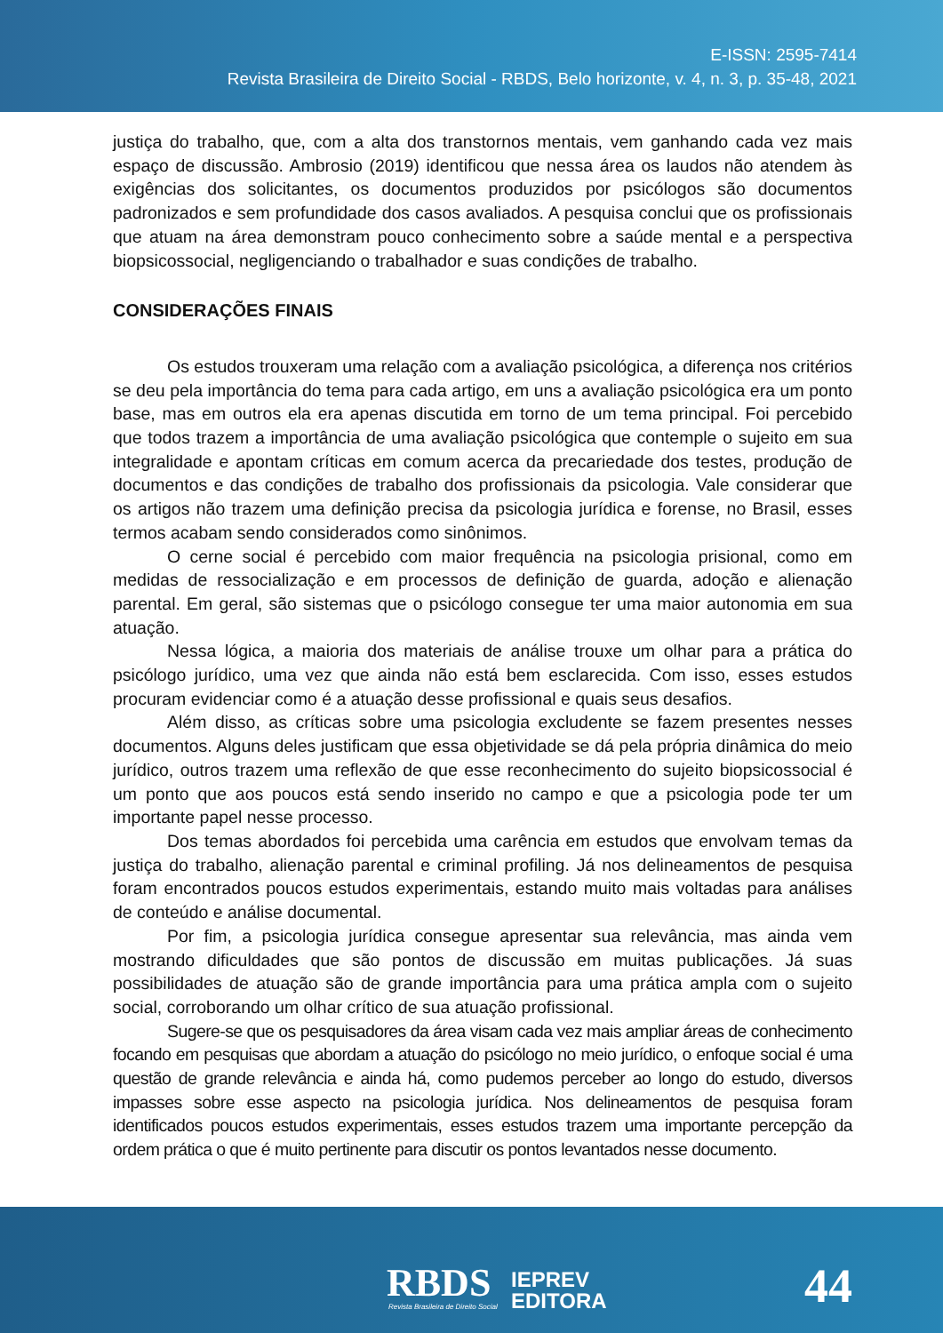E-ISSN: 2595-7414
Revista Brasileira de Direito Social - RBDS, Belo horizonte, v. 4, n. 3, p. 35-48, 2021
justiça do trabalho, que, com a alta dos transtornos mentais, vem ganhando cada vez mais espaço de discussão. Ambrosio (2019) identificou que nessa área os laudos não atendem às exigências dos solicitantes, os documentos produzidos por psicólogos são documentos padronizados e sem profundidade dos casos avaliados. A pesquisa conclui que os profissionais que atuam na área demonstram pouco conhecimento sobre a saúde mental e a perspectiva biopsicossocial, negligenciando o trabalhador e suas condições de trabalho.
CONSIDERAÇÕES FINAIS
Os estudos trouxeram uma relação com a avaliação psicológica, a diferença nos critérios se deu pela importância do tema para cada artigo, em uns a avaliação psicológica era um ponto base, mas em outros ela era apenas discutida em torno de um tema principal. Foi percebido que todos trazem a importância de uma avaliação psicológica que contemple o sujeito em sua integralidade e apontam críticas em comum acerca da precariedade dos testes, produção de documentos e das condições de trabalho dos profissionais da psicologia. Vale considerar que os artigos não trazem uma definição precisa da psicologia jurídica e forense, no Brasil, esses termos acabam sendo considerados como sinônimos.
O cerne social é percebido com maior frequência na psicologia prisional, como em medidas de ressocialização e em processos de definição de guarda, adoção e alienação parental. Em geral, são sistemas que o psicólogo consegue ter uma maior autonomia em sua atuação.
Nessa lógica, a maioria dos materiais de análise trouxe um olhar para a prática do psicólogo jurídico, uma vez que ainda não está bem esclarecida. Com isso, esses estudos procuram evidenciar como é a atuação desse profissional e quais seus desafios.
Além disso, as críticas sobre uma psicologia excludente se fazem presentes nesses documentos. Alguns deles justificam que essa objetividade se dá pela própria dinâmica do meio jurídico, outros trazem uma reflexão de que esse reconhecimento do sujeito biopsicossocial é um ponto que aos poucos está sendo inserido no campo e que a psicologia pode ter um importante papel nesse processo.
Dos temas abordados foi percebida uma carência em estudos que envolvam temas da justiça do trabalho, alienação parental e criminal profiling. Já nos delineamentos de pesquisa foram encontrados poucos estudos experimentais, estando muito mais voltadas para análises de conteúdo e análise documental.
Por fim, a psicologia jurídica consegue apresentar sua relevância, mas ainda vem mostrando dificuldades que são pontos de discussão em muitas publicações. Já suas possibilidades de atuação são de grande importância para uma prática ampla com o sujeito social, corroborando um olhar crítico de sua atuação profissional.
Sugere-se que os pesquisadores da área visam cada vez mais ampliar áreas de conhecimento focando em pesquisas que abordam a atuação do psicólogo no meio jurídico, o enfoque social é uma questão de grande relevância e ainda há, como pudemos perceber ao longo do estudo, diversos impasses sobre esse aspecto na psicologia jurídica. Nos delineamentos de pesquisa foram identificados poucos estudos experimentais, esses estudos trazem uma importante percepção da ordem prática o que é muito pertinente para discutir os pontos levantados nesse documento.
RBDS
Revista Brasileira de Direito Social
IEPREV
EDITORA
44